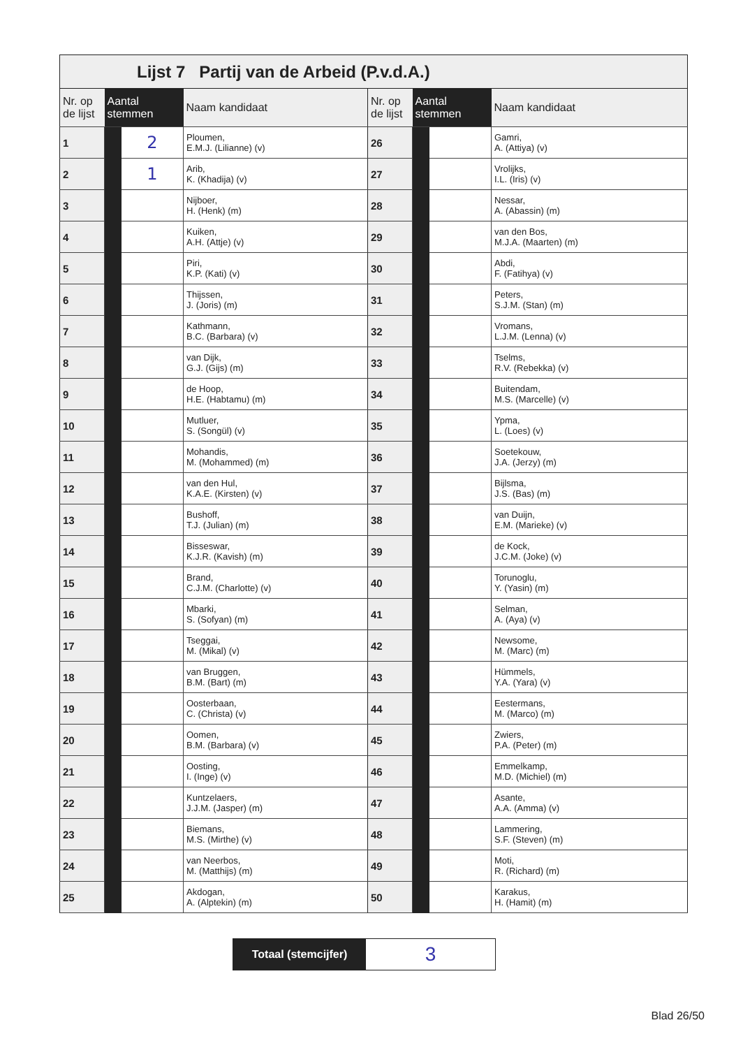Lijst 7 Partij van de Arbeid (P.v.d.A.)
| Nr. op de lijst | Aantal stemmen | | Naam kandidaat | Nr. op de lijst | Aantal stemmen | | Naam kandidaat |
| --- | --- | --- | --- | --- | --- | --- | --- |
| 1 | | 2 | Ploumen, E.M.J. (Lilianne) (v) | 26 | | | Gamri, A. (Attiya) (v) |
| 2 | | 1 | Arib, K. (Khadija) (v) | 27 | | | Vrolijks, I.L. (Iris) (v) |
| 3 | | | Nijboer, H. (Henk) (m) | 28 | | | Nessar, A. (Abassin) (m) |
| 4 | | | Kuiken, A.H. (Attje) (v) | 29 | | | van den Bos, M.J.A. (Maarten) (m) |
| 5 | | | Piri, K.P. (Kati) (v) | 30 | | | Abdi, F. (Fatihya) (v) |
| 6 | | | Thijssen, J. (Joris) (m) | 31 | | | Peters, S.J.M. (Stan) (m) |
| 7 | | | Kathmann, B.C. (Barbara) (v) | 32 | | | Vromans, L.J.M. (Lenna) (v) |
| 8 | | | van Dijk, G.J. (Gijs) (m) | 33 | | | Tselms, R.V. (Rebekka) (v) |
| 9 | | | de Hoop, H.E. (Habtamu) (m) | 34 | | | Buitendam, M.S. (Marcelle) (v) |
| 10 | | | Mutluer, S. (Songül) (v) | 35 | | | Ypma, L. (Loes) (v) |
| 11 | | | Mohandis, M. (Mohammed) (m) | 36 | | | Soetekouw, J.A. (Jerzy) (m) |
| 12 | | | van den Hul, K.A.E. (Kirsten) (v) | 37 | | | Bijlsma, J.S. (Bas) (m) |
| 13 | | | Bushoff, T.J. (Julian) (m) | 38 | | | van Duijn, E.M. (Marieke) (v) |
| 14 | | | Bisseswar, K.J.R. (Kavish) (m) | 39 | | | de Kock, J.C.M. (Joke) (v) |
| 15 | | | Brand, C.J.M. (Charlotte) (v) | 40 | | | Torunoglu, Y. (Yasin) (m) |
| 16 | | | Mbarki, S. (Sofyan) (m) | 41 | | | Selman, A. (Aya) (v) |
| 17 | | | Tseggai, M. (Mikal) (v) | 42 | | | Newsome, M. (Marc) (m) |
| 18 | | | van Bruggen, B.M. (Bart) (m) | 43 | | | Hümmels, Y.A. (Yara) (v) |
| 19 | | | Oosterbaan, C. (Christa) (v) | 44 | | | Eestermans, M. (Marco) (m) |
| 20 | | | Oomen, B.M. (Barbara) (v) | 45 | | | Zwiers, P.A. (Peter) (m) |
| 21 | | | Oosting, I. (Inge) (v) | 46 | | | Emmelkamp, M.D. (Michiel) (m) |
| 22 | | | Kuntzelaers, J.J.M. (Jasper) (m) | 47 | | | Asante, A.A. (Amma) (v) |
| 23 | | | Biemans, M.S. (Mirthe) (v) | 48 | | | Lammering, S.F. (Steven) (m) |
| 24 | | | van Neerbos, M. (Matthijs) (m) | 49 | | | Moti, R. (Richard) (m) |
| 25 | | | Akdogan, A. (Alptekin) (m) | 50 | | | Karakus, H. (Hamit) (m) |
Totaal (stemcijfer)
3
Blad 26/50